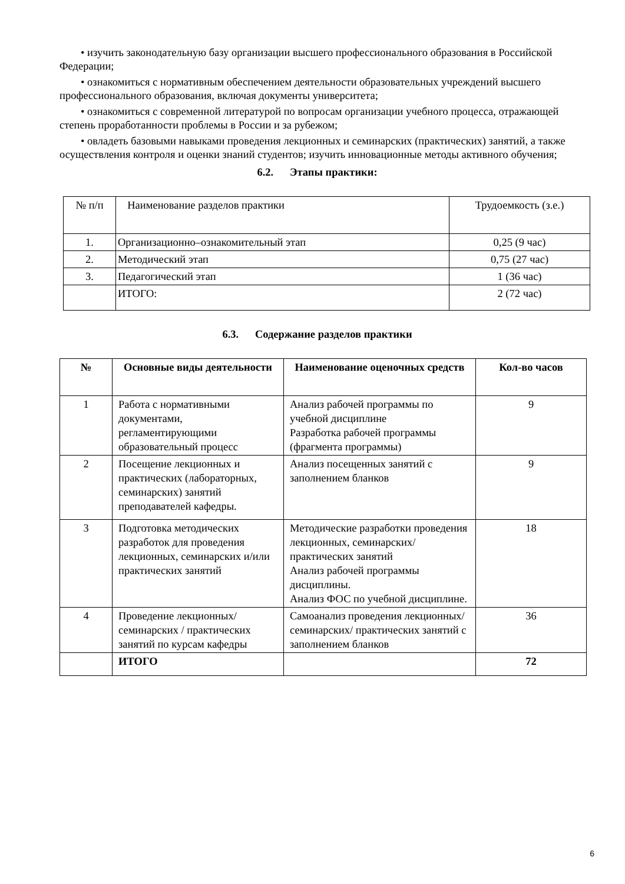• изучить законодательную базу организации высшего профессионального образования в Российской Федерации;
• ознакомиться с нормативным обеспечением деятельности образовательных учреждений высшего профессионального образования, включая документы университета;
• ознакомиться с современной литературой по вопросам организации учебного процесса, отражающей степень проработанности проблемы в России и за рубежом;
• овладеть базовыми навыками проведения лекционных и семинарских (практических) занятий, а также осуществления контроля и оценки знаний студентов; изучить инновационные методы активного обучения;
6.2. Этапы практики:
| № п/п | Наименование разделов практики | Трудоемкость (з.е.) |
| 1. | Организационно–ознакомительный этап | 0,25 (9 час) |
| 2. | Методический этап | 0,75 (27 час) |
| 3. | Педагогический этап | 1 (36 час) |
| | ИТОГО: | 2 (72 час) |
6.3. Содержание разделов практики
| № | Основные виды деятельности | Наименование оценочных средств | Кол-во часов |
| --- | --- | --- | --- |
| 1 | Работа с нормативными документами, регламентирующими образовательный процесс | Анализ рабочей программы по учебной дисциплине Разработка рабочей программы (фрагмента программы) | 9 |
| 2 | Посещение лекционных и практических (лабораторных, семинарских) занятий преподавателей кафедры. | Анализ посещенных занятий с заполнением бланков | 9 |
| 3 | Подготовка методических разработок для проведения лекционных, семинарских и/или практических занятий | Методические разработки проведения лекционных, семинарских/ практических занятий Анализ рабочей программы дисциплины. Анализ ФОС по учебной дисциплине. | 18 |
| 4 | Проведение лекционных/ семинарских / практических занятий по курсам кафедры | Самоанализ проведения лекционных/семинарских/ практических занятий с заполнением бланков | 36 |
| | ИТОГО | | 72 |
6